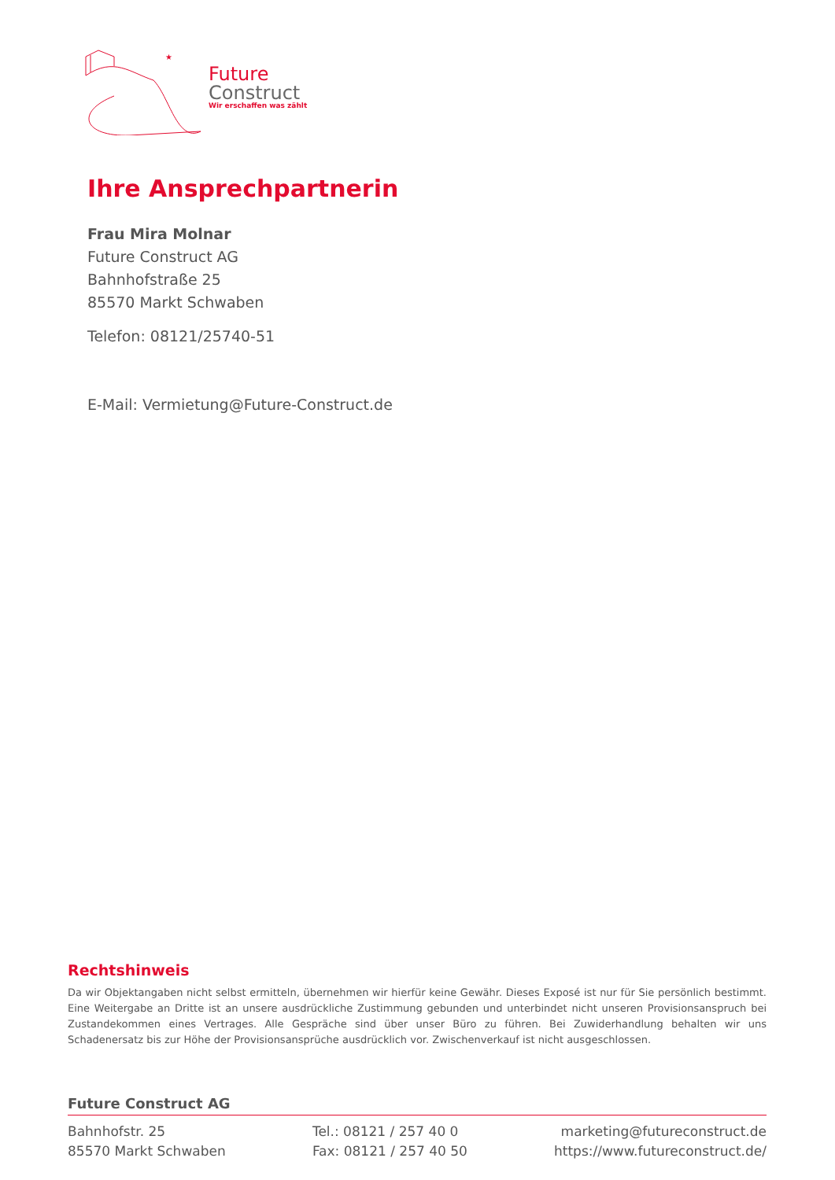★
Future
Construct
Wir erschaffen was zählt
Ihre Ansprechpartnerin
Frau Mira Molnar
Future Construct AG
Bahnhofstraße 25
85570 Markt Schwaben
Telefon: 08121/25740-51
E-Mail: Vermietung@Future-Construct.de
Rechtshinweis
Da wir Objektangaben nicht selbst ermitteln, übernehmen wir hierfür keine Gewähr. Dieses Exposé ist nur für Sie persönlich bestimmt. Eine Weitergabe an Dritte ist an unsere ausdrückliche Zustimmung gebunden und unterbindet nicht unseren Provisionsanspruch bei Zustandekommen eines Vertrages. Alle Gespräche sind über unser Büro zu führen. Bei Zuwiderhandlung behalten wir uns Schadenersatz bis zur Höhe der Provisionsansprüche ausdrücklich vor. Zwischenverkauf ist nicht ausgeschlossen.
Future Construct AG
Bahnhofstr. 25
85570 Markt Schwaben
Tel.: 08121 / 257 40 0
Fax: 08121 / 257 40 50
marketing@futureconstruct.de
https://www.futureconstruct.de/